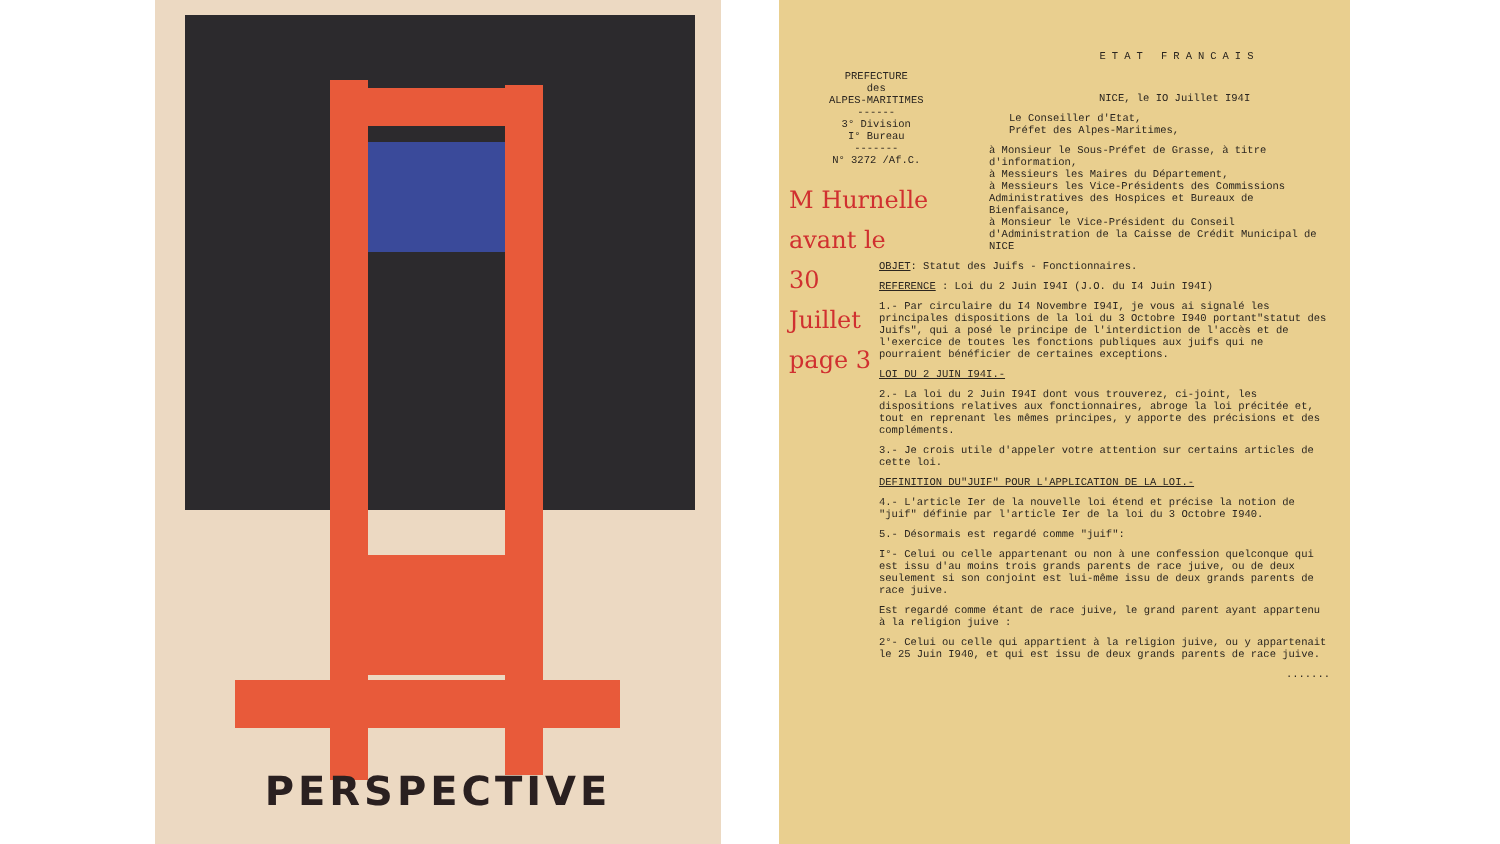PERSPECTIVE
PREFECTURE
des
ALPES-MARITIMES
------
3° Division
I° Bureau
-------
N° 3272 /Af.C.
M Hurnelle
avant le
30
Juillet
page 3
ETAT FRANCAIS
NICE, le IO Juillet I94I
Le Conseiller d'Etat,
Préfet des Alpes-Maritimes,
à Monsieur le Sous-Préfet de Grasse, à titre d'information,
à Messieurs les Maires du Département,
à Messieurs les Vice-Présidents des Commissions Administratives des Hospices et Bureaux de Bienfaisance,
à Monsieur le Vice-Président du Conseil d'Administration de la Caisse de Crédit Municipal de NICE
OBJET: Statut des Juifs - Fonctionnaires.
REFERENCE : Loi du 2 Juin I94I (J.O. du I4 Juin I94I)
1.- Par circulaire du I4 Novembre I94I, je vous ai signalé les principales dispositions de la loi du 3 Octobre I940 portant"statut des Juifs", qui a posé le principe de l'interdiction de l'accès et de l'exercice de toutes les fonctions publiques aux juifs qui ne pourraient bénéficier de certaines exceptions.
LOI DU 2 JUIN I94I.-
2.- La loi du 2 Juin I94I dont vous trouverez, ci-joint, les dispositions relatives aux fonctionnaires, abroge la loi précitée et, tout en reprenant les mêmes principes, y apporte des précisions et des compléments.
3.- Je crois utile d'appeler votre attention sur certains articles de cette loi.
DEFINITION DU"JUIF" POUR L'APPLICATION DE LA LOI.-
4.- L'article Ier de la nouvelle loi étend et précise la notion de "juif" définie par l'article Ier de la loi du 3 Octobre I940.
5.- Désormais est regardé comme "juif":
I°- Celui ou celle appartenant ou non à une confession quelconque qui est issu d'au moins trois grands parents de race juive, ou de deux seulement si son conjoint est lui-même issu de deux grands parents de race juive.
Est regardé comme étant de race juive, le grand parent ayant appartenu à la religion juive :
2°- Celui ou celle qui appartient à la religion juive, ou y appartenait le 25 Juin I940, et qui est issu de deux grands parents de race juive.
.......